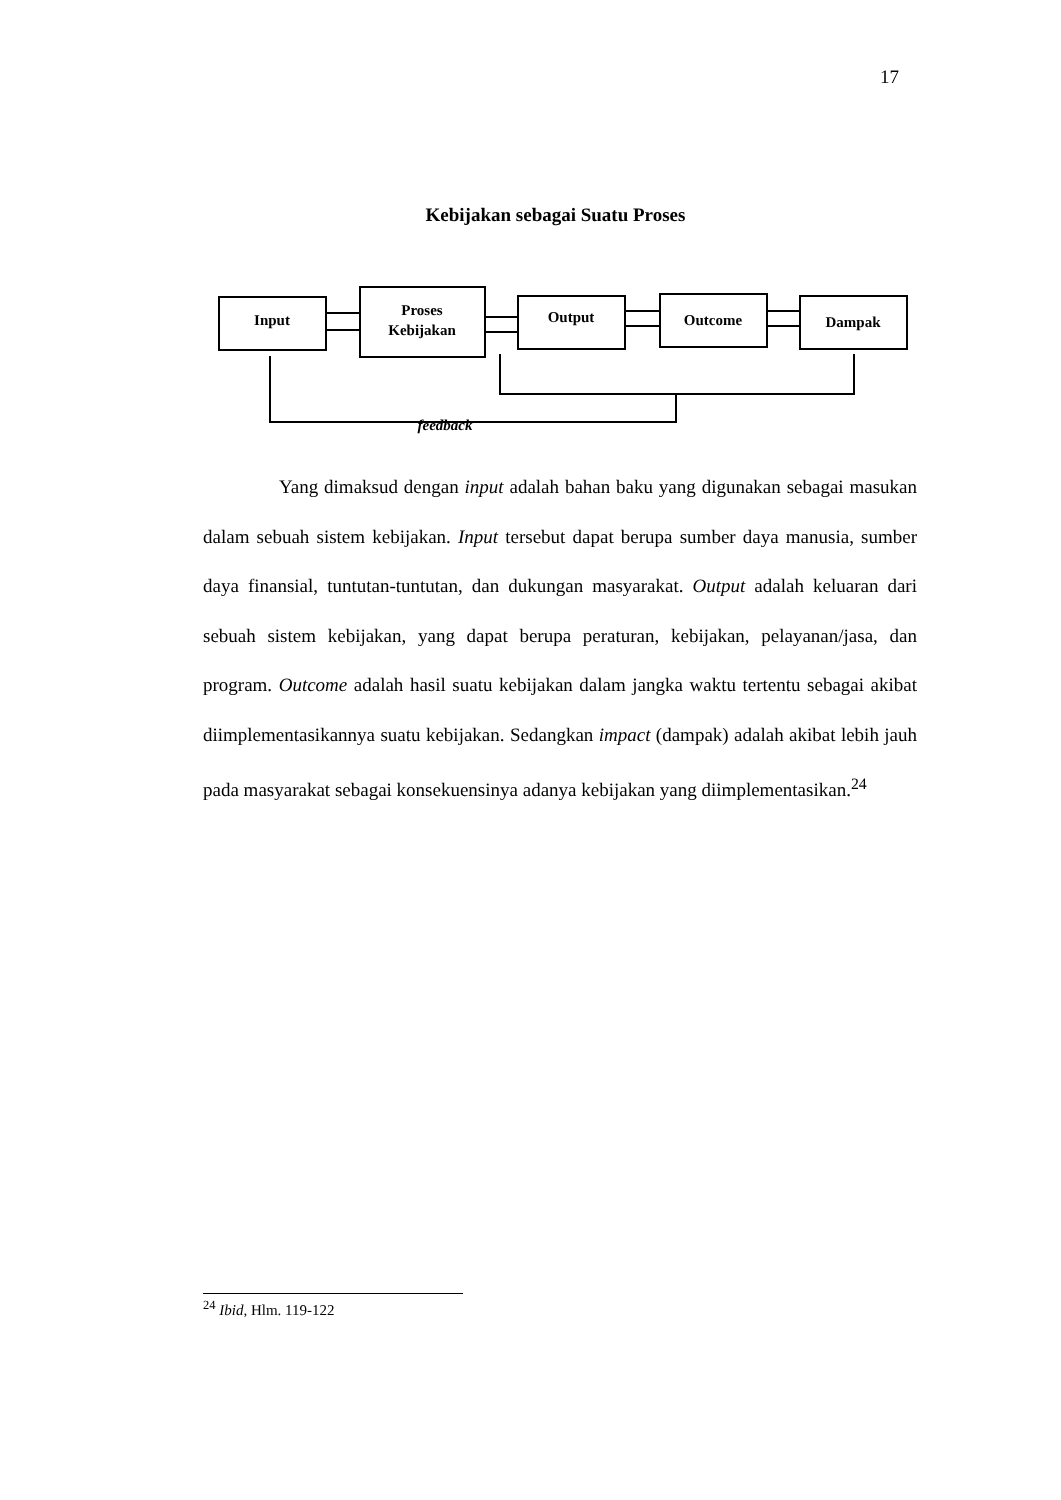17
Kebijakan sebagai Suatu Proses
Input
Proses
Kebijakan
Output
Outcome
Dampak
feedback
Yang dimaksud dengan input adalah bahan baku yang digunakan sebagai masukan dalam sebuah sistem kebijakan. Input tersebut dapat berupa sumber daya manusia, sumber daya finansial, tuntutan-tuntutan, dan dukungan masyarakat. Output adalah keluaran dari sebuah sistem kebijakan, yang dapat berupa peraturan, kebijakan, pelayanan/jasa, dan program. Outcome adalah hasil suatu kebijakan dalam jangka waktu tertentu sebagai akibat diimplementasikannya suatu kebijakan. Sedangkan impact (dampak) adalah akibat lebih jauh pada masyarakat sebagai konsekuensinya adanya kebijakan yang diimplementasikan.<sup>24</sup>
<sup>24</sup> Ibid, Hlm. 119-122